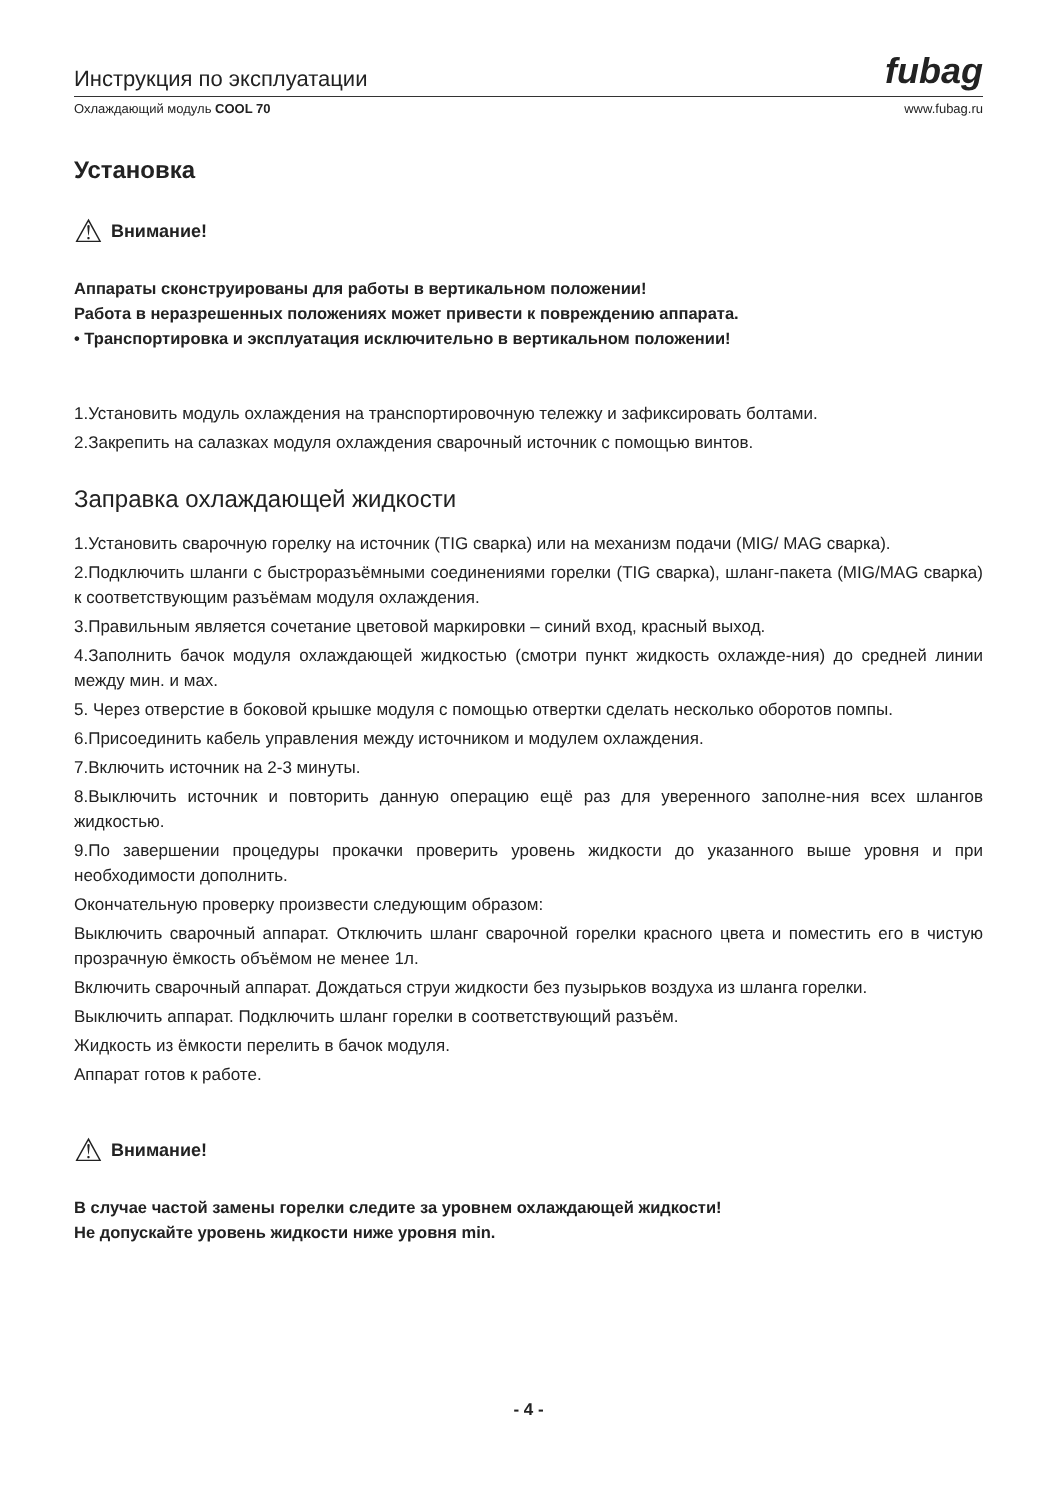Инструкция по эксплуатации fubag
Охлаждающий модуль COOL 70 www.fubag.ru
Установка
⚠ Внимание!
Аппараты сконструированы для работы в вертикальном положении!
Работа в неразрешенных положениях может привести к повреждению аппарата.
• Транспортировка и эксплуатация исключительно в вертикальном положении!
1.Установить модуль охлаждения на транспортировочную тележку и зафиксировать болтами.
2.Закрепить на салазках модуля охлаждения сварочный источник с помощью винтов.
Заправка охлаждающей жидкости
1.Установить сварочную горелку на источник (TIG сварка) или на механизм подачи (MIG/ MAG сварка).
2.Подключить шланги с быстроразъёмными соединениями горелки (TIG сварка), шланг-пакета (MIG/MAG сварка) к соответствующим разъёмам модуля охлаждения.
3.Правильным является сочетание цветовой маркировки – синий вход, красный выход.
4.Заполнить бачок модуля охлаждающей жидкостью (смотри пункт жидкость охлажде-ния) до средней линии между мин. и мах.
5. Через отверстие в боковой крышке модуля с помощью отвертки сделать несколько оборотов помпы.
6.Присоединить кабель управления между источником и модулем охлаждения.
7.Включить источник на 2-3 минуты.
8.Выключить источник и повторить данную операцию ещё раз для уверенного заполне-ния всех шлангов жидкостью.
9.По завершении процедуры прокачки проверить уровень жидкости до указанного выше уровня и при необходимости дополнить.
Окончательную проверку произвести следующим образом:
Выключить сварочный аппарат. Отключить шланг сварочной горелки красного цвета и поместить его в чистую прозрачную ёмкость объёмом не менее 1л.
Включить сварочный аппарат. Дождаться струи жидкости без пузырьков воздуха из шланга горелки.
Выключить аппарат. Подключить шланг горелки в соответствующий разъём.
Жидкость из ёмкости перелить в бачок модуля.
Аппарат готов к работе.
⚠ Внимание!
В случае частой замены горелки следите за уровнем охлаждающей жидкости!
Не допускайте уровень жидкости ниже уровня min.
- 4 -